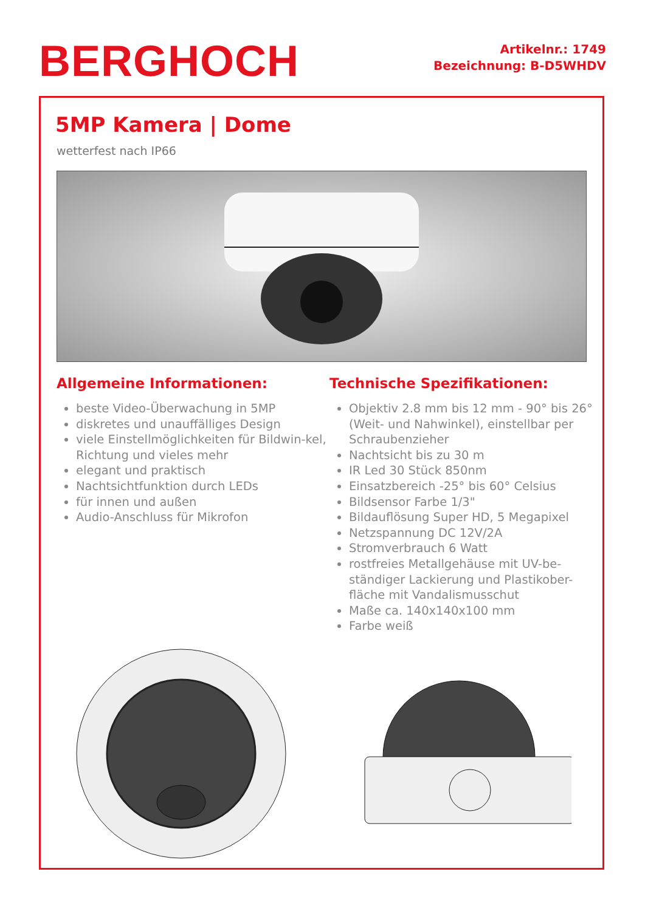BERGHOCH
Artikelnr.: 1749
Bezeichnung: B-D5WHDV
5MP Kamera | Dome
wetterfest nach IP66
Allgemeine Informationen:
beste Video-Überwachung in 5MP
diskretes und unauffälliges Design
viele Einstellmöglichkeiten für Bildwin-kel, Richtung und vieles mehr
elegant und praktisch
Nachtsichtfunktion durch LEDs
für innen und außen
Audio-Anschluss für Mikrofon
Technische Spezifikationen:
Objektiv 2.8 mm bis 12 mm - 90° bis 26° (Weit- und Nahwinkel), einstellbar per Schraubenzieher
Nachtsicht bis zu 30 m
IR Led 30 Stück 850nm
Einsatzbereich -25° bis 60° Celsius
Bildsensor Farbe 1/3"
Bildauflösung Super HD, 5 Megapixel
Netzspannung DC 12V/2A
Stromverbrauch 6 Watt
rostfreies Metallgehäuse mit UV-be-ständiger Lackierung und Plastikober-fläche mit Vandalismusschut
Maße ca. 140x140x100 mm
Farbe weiß